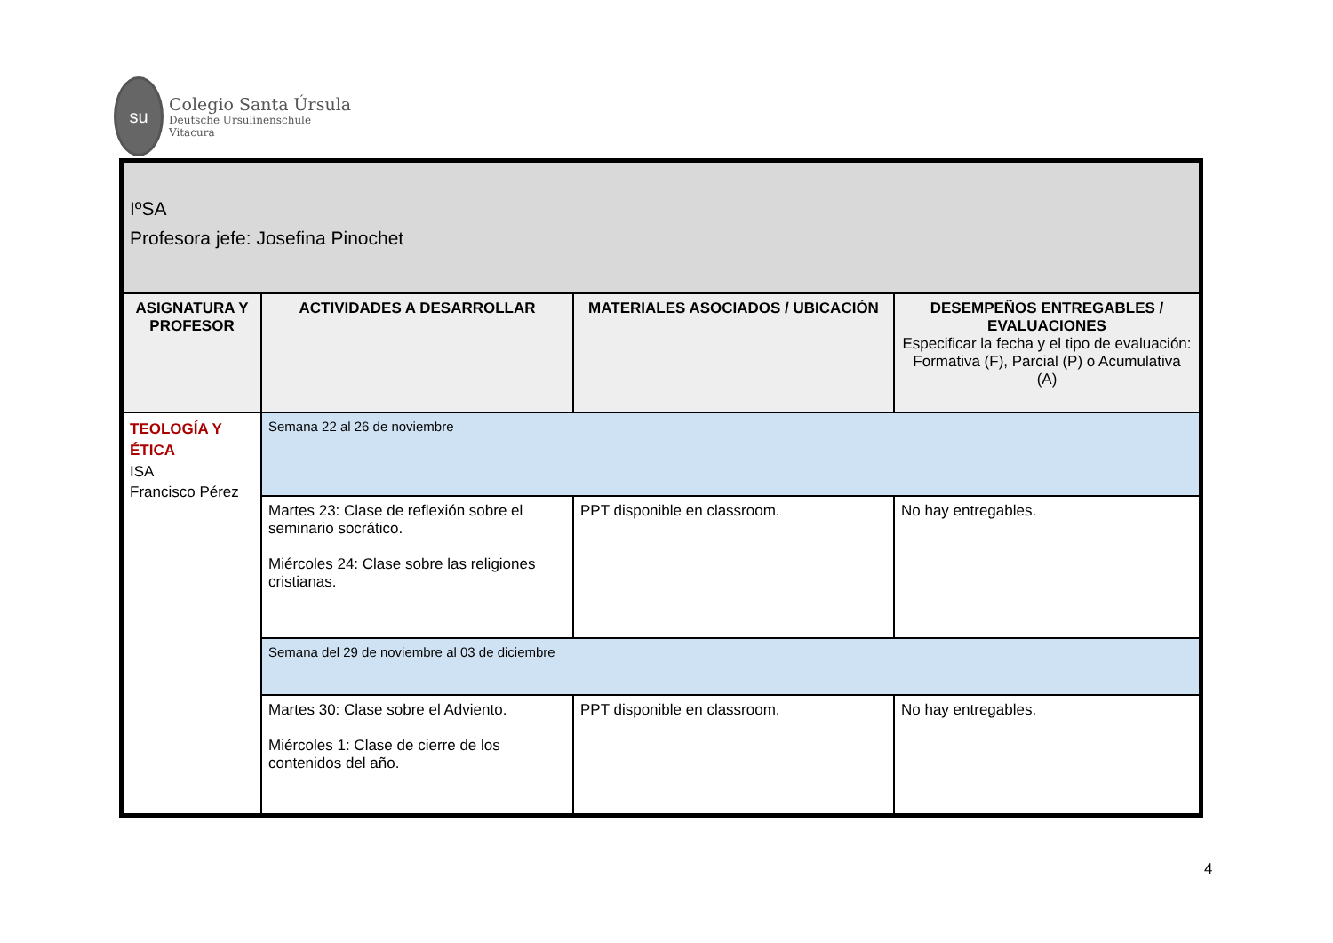su
Colegio Santa Úrsula
Deutsche Ursulinenschule
Vitacura
| IºSA Profesora jefe: Josefina Pinochet | | | |
| ASIGNATURA Y PROFESOR | ACTIVIDADES A DESARROLLAR | MATERIALES ASOCIADOS / UBICACIÓN | DESEMPEÑOS ENTREGABLES / EVALUACIONES Especificar la fecha y el tipo de evaluación: Formativa (F), Parcial (P) o Acumulativa (A) |
| TEOLOGÍA Y ÉTICA ISA Francisco Pérez | Semana 22 al 26 de noviembre | | |
| | Martes 23: Clase de reflexión sobre el seminario socrático. Miércoles 24: Clase sobre las religiones cristianas. | PPT disponible en classroom. | No hay entregables. |
| | Semana del 29 de noviembre al 03 de diciembre | | |
| | Martes 30: Clase sobre el Adviento. Miércoles 1: Clase de cierre de los contenidos del año. | PPT disponible en classroom. | No hay entregables. |
4